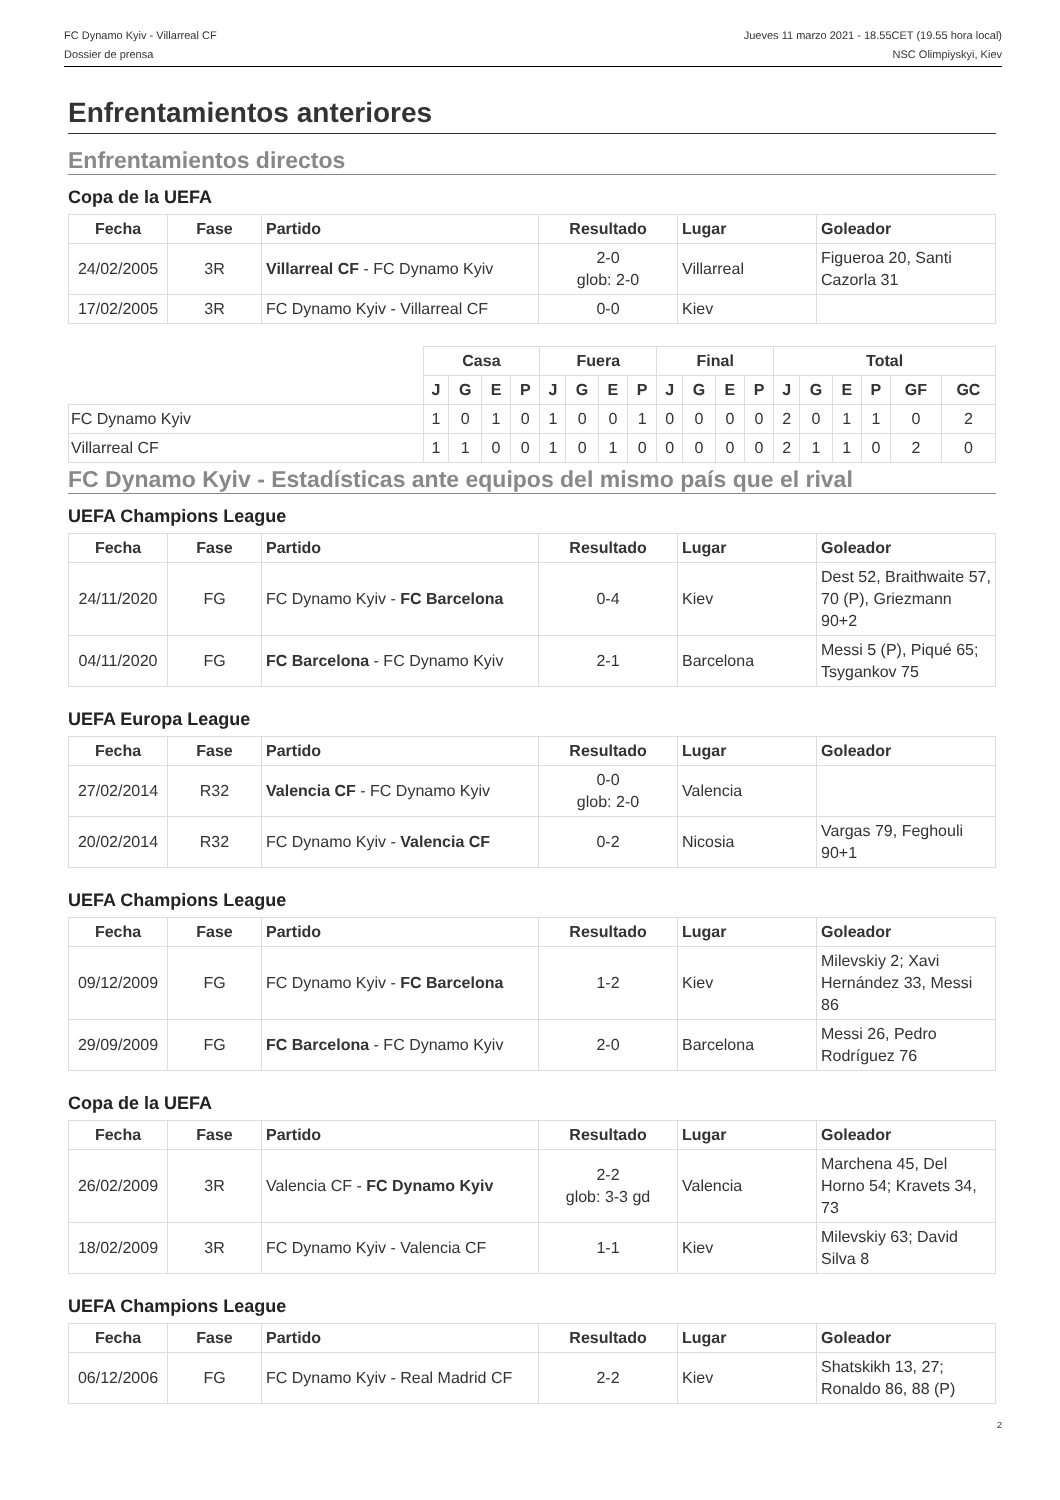FC Dynamo Kyiv - Villarreal CF
Dossier de prensa
Jueves 11 marzo 2021 - 18.55CET (19.55 hora local)
NSC Olimpiyskyi, Kiev
Enfrentamientos anteriores
Enfrentamientos directos
Copa de la UEFA
| Fecha | Fase | Partido | Resultado | Lugar | Goleador |
| --- | --- | --- | --- | --- | --- |
| 24/02/2005 | 3R | Villarreal CF - FC Dynamo Kyiv | 2-0 glob: 2-0 | Villarreal | Figueroa 20, Santi Cazorla 31 |
| 17/02/2005 | 3R | FC Dynamo Kyiv - Villarreal CF | 0-0 | Kiev | |
| | Casa | | | | Fuera | | | | Final | | | | Total | | | | | |
| --- | --- | --- | --- | --- | --- | --- | --- | --- | --- | --- | --- | --- | --- | --- | --- | --- | --- | --- |
| | J | G | E | P | J | G | E | P | J | G | E | P | J | G | E | P | GF | GC |
| FC Dynamo Kyiv | 1 | 0 | 1 | 0 | 1 | 0 | 0 | 1 | 0 | 0 | 0 | 0 | 2 | 0 | 1 | 1 | 0 | 2 |
| Villarreal CF | 1 | 1 | 0 | 0 | 1 | 0 | 1 | 0 | 0 | 0 | 0 | 0 | 2 | 1 | 1 | 0 | 2 | 0 |
FC Dynamo Kyiv - Estadísticas ante equipos del mismo país que el rival
UEFA Champions League
| Fecha | Fase | Partido | Resultado | Lugar | Goleador |
| --- | --- | --- | --- | --- | --- |
| 24/11/2020 | FG | FC Dynamo Kyiv - FC Barcelona | 0-4 | Kiev | Dest 52, Braithwaite 57, 70 (P), Griezmann 90+2 |
| 04/11/2020 | FG | FC Barcelona - FC Dynamo Kyiv | 2-1 | Barcelona | Messi 5 (P), Piqué 65; Tsygankov 75 |
UEFA Europa League
| Fecha | Fase | Partido | Resultado | Lugar | Goleador |
| --- | --- | --- | --- | --- | --- |
| 27/02/2014 | R32 | Valencia CF - FC Dynamo Kyiv | 0-0 glob: 2-0 | Valencia | |
| 20/02/2014 | R32 | FC Dynamo Kyiv - Valencia CF | 0-2 | Nicosia | Vargas 79, Feghouli 90+1 |
UEFA Champions League
| Fecha | Fase | Partido | Resultado | Lugar | Goleador |
| --- | --- | --- | --- | --- | --- |
| 09/12/2009 | FG | FC Dynamo Kyiv - FC Barcelona | 1-2 | Kiev | Milevskiy 2; Xavi Hernández 33, Messi 86 |
| 29/09/2009 | FG | FC Barcelona - FC Dynamo Kyiv | 2-0 | Barcelona | Messi 26, Pedro Rodríguez 76 |
Copa de la UEFA
| Fecha | Fase | Partido | Resultado | Lugar | Goleador |
| --- | --- | --- | --- | --- | --- |
| 26/02/2009 | 3R | Valencia CF - FC Dynamo Kyiv | 2-2 glob: 3-3 gd | Valencia | Marchena 45, Del Horno 54; Kravets 34, 73 |
| 18/02/2009 | 3R | FC Dynamo Kyiv - Valencia CF | 1-1 | Kiev | Milevskiy 63; David Silva 8 |
UEFA Champions League
| Fecha | Fase | Partido | Resultado | Lugar | Goleador |
| --- | --- | --- | --- | --- | --- |
| 06/12/2006 | FG | FC Dynamo Kyiv - Real Madrid CF | 2-2 | Kiev | Shatskikh 13, 27; Ronaldo 86, 88 (P) |
2